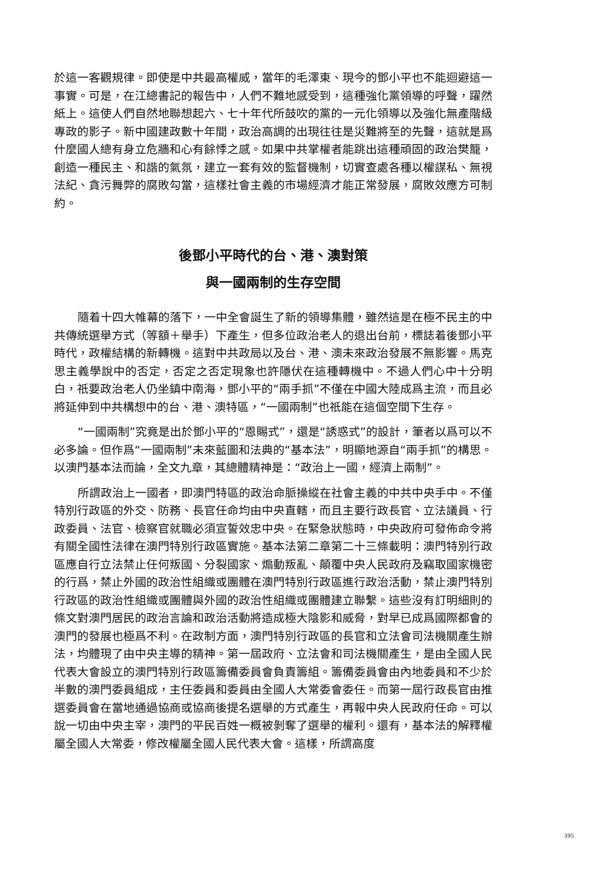於這一客觀規律。即使是中共最高權威，當年的毛澤東、現今的鄧小平也不能迴避這一事實。可是，在江總書記的報告中，人們不難地感受到，這種強化黨領導的呼聲，躍然紙上。這使人們自然地聯想起六、七十年代所鼓吹的黨的一元化領導以及強化無產階級專政的影子。新中國建政數十年間，政治高調的出現往往是災難將至的先聲，這就是爲什麼國人總有身立危牆和心有餘悸之感。如果中共掌權者能跳出這種頑固的政治樊籠，創造一種民主、和諧的氣氛，建立一套有效的監督機制，切實查處各種以權謀私、無視法紀、貪污舞弊的腐敗勾當，這樣社會主義的市場經濟才能正常發展，腐敗效應方可制約。
後鄧小平時代的台、港、澳對策
與一國兩制的生存空間
隨着十四大帷幕的落下，一中全會誕生了新的領導集體，雖然這是在極不民主的中共傳統選舉方式（等額＋舉手）下產生，但多位政治老人的退出台前，標誌着後鄧小平時代，政權結構的新轉機。這對中共政局以及台、港、澳未來政治發展不無影響。馬克思主義學說中的否定，否定之否定現象也許隱伏在這種轉機中。不過人們心中十分明白，祇要政治老人仍坐鎮中南海，鄧小平的“兩手抓”不僅在中國大陸成爲主流，而且必將延伸到中共構想中的台、港、澳特區，“一國兩制”也祇能在這個空間下生存。
“一國兩制”究竟是出於鄧小平的“恩賜式”，還是“誘惑式”的設計，筆者以爲可以不必多論。但作爲“一國兩制”未來藍圖和法典的“基本法”，明顯地源自“兩手抓”的構思。以澳門基本法而論，全文九章，其總體精神是：“政治上一國，經濟上兩制”。
所謂政治上一國者，即澳門特區的政治命脈操縱在社會主義的中共中央手中。不僅特別行政區的外交、防務、長官任命均由中央直轄，而且主要行政長官、立法議員、行政委員、法官、檢察官就職必須宣誓效忠中央。在緊急狀態時，中央政府可發佈命令將有關全國性法律在澳門特別行政區實施。基本法第二章第二十三條載明：澳門特別行政區應自行立法禁止任何叛國、分裂國家、煽動叛亂、顛覆中央人民政府及竊取國家機密的行爲，禁止外國的政治性組織或團體在澳門特別行政區進行政治活動，禁止澳門特別行政區的政治性組織或團體與外國的政治性組織或團體建立聯繫。這些沒有訂明細則的條文對澳門居民的政治言論和政治活動將造成極大陰影和威脅，對早已成爲國際都會的澳門的發展也極爲不利。在政制方面，澳門特別行政區的長官和立法會司法機關產生辦法，均體現了由中央主導的精神。第一屆政府、立法會和司法機關產生，是由全國人民代表大會設立的澳門特別行政區籌備委員會負責籌組。籌備委員會由內地委員和不少於半數的澳門委員組成，主任委員和委員由全國人大常委會委任。而第一屆行政長官由推選委員會在當地通過協商或協商後提名選舉的方式產生，再報中央人民政府任命。可以說一切由中央主宰，澳門的平民百姓一概被剝奪了選舉的權利。還有，基本法的解釋權屬全國人大常委，修改權屬全國人民代表大會。這樣，所謂高度
395